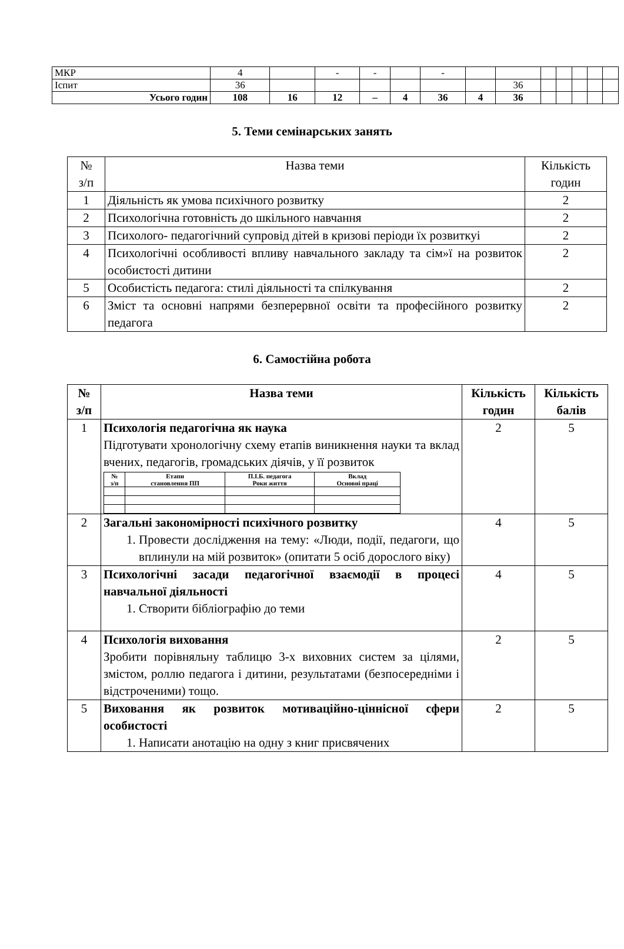| МКР | 4 | | - | - | | - | | | | | | | |
| Іспит | 36 | | | | | | | 36 | | | | | |
| Усього годин | 108 | 16 | 12 | – | 4 | 36 | 4 | 36 | | | | | |
5. Теми семінарських занять
| № з/п | Назва теми | Кількість годин |
| 1 | Діяльність як умова психічного розвитку | 2 |
| 2 | Психологічна готовність до шкільного навчання | 2 |
| 3 | Психолого- педагогічний супровід дітей в кризові періоди їх розвиткуі | 2 |
| 4 | Психологічні особливості впливу навчального закладу та сім»ї на розвиток особистості дитини | 2 |
| 5 | Особистість педагога: стилі діяльності та спілкування | 2 |
| 6 | Зміст та основні напрями безперервної освіти та професійного розвитку педагога | 2 |
6. Самостійна робота
| № з/п | Назва теми | Кількість годин | Кількість балів |
| --- | --- | --- | --- |
| 1 | Психологія педагогічна як наука Підготувати хронологічну схему етапів виникнення науки та вклад вчених, педагогів, громадських діячів, у її розвиток / № з/п / Етапи становлення ПП / П.І.Б. педагога Роки життя / Вклад Основні праці / / --- / --- / --- / --- / | 2 | 5 |
| 2 | Загальні закономірності психічного розвитку 1. Провести дослідження на тему: «Люди, події, педагоги, що вплинули на мій розвиток» (опитати 5 осіб дорослого віку) | 4 | 5 |
| 3 | Психологічні засади педагогічної взаємодії в процесі навчальної діяльності 1. Створити бібліографію до теми | 4 | 5 |
| 4 | Психологія виховання Зробити порівняльну таблицю 3-х виховних систем за цілями, змістом, роллю педагога і дитини, результатами (безпосередніми і відстроченими) тощо. | 2 | 5 |
| 5 | Виховання як розвиток мотиваційно-ціннісної сфери особистості 1. Написати анотацію на одну з книг присвячених | 2 | 5 |